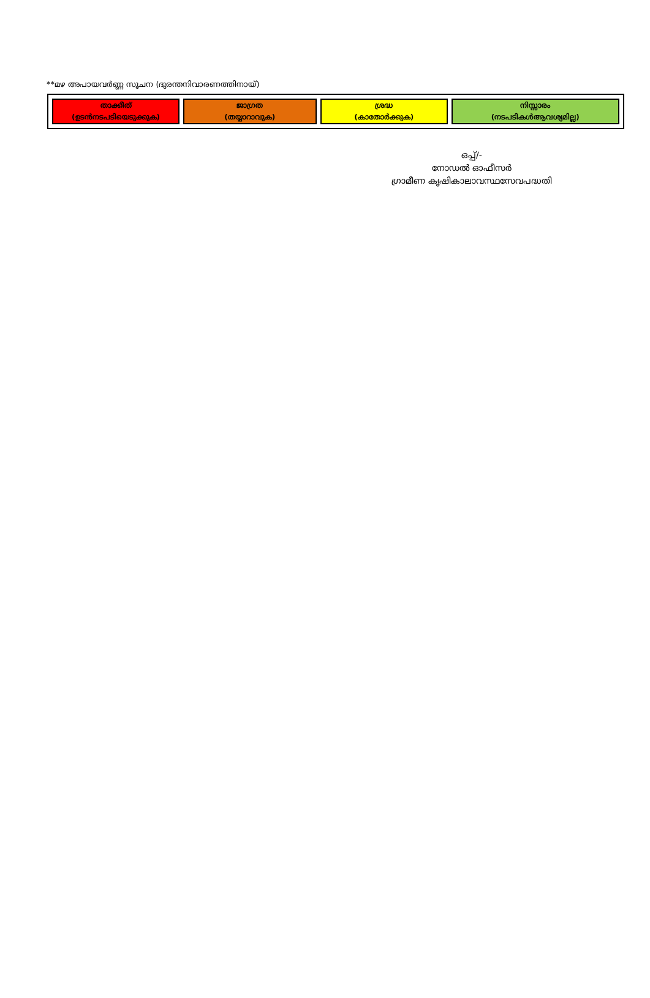**മഴ അപായവര്‍ണ്ണ സൂചന (ദുരന്തനിവാരണത്തിനായ്)
| താക്കീത് (ഉടൻനടപടിയെടുക്കുക) | ജാഗ്രത (തയ്യാറാവുക) | ശ്രദ്ധ (കാതോർക്കുക) | നിസ്സാരം (നടപടികൾആവശ്യമില്ല) |
ഒപ്പ്/-
നോഡൽ ഓഫീസർ
ഗ്രാമീണ കൃഷികാലാവസ്ഥസേവപദ്ധതി